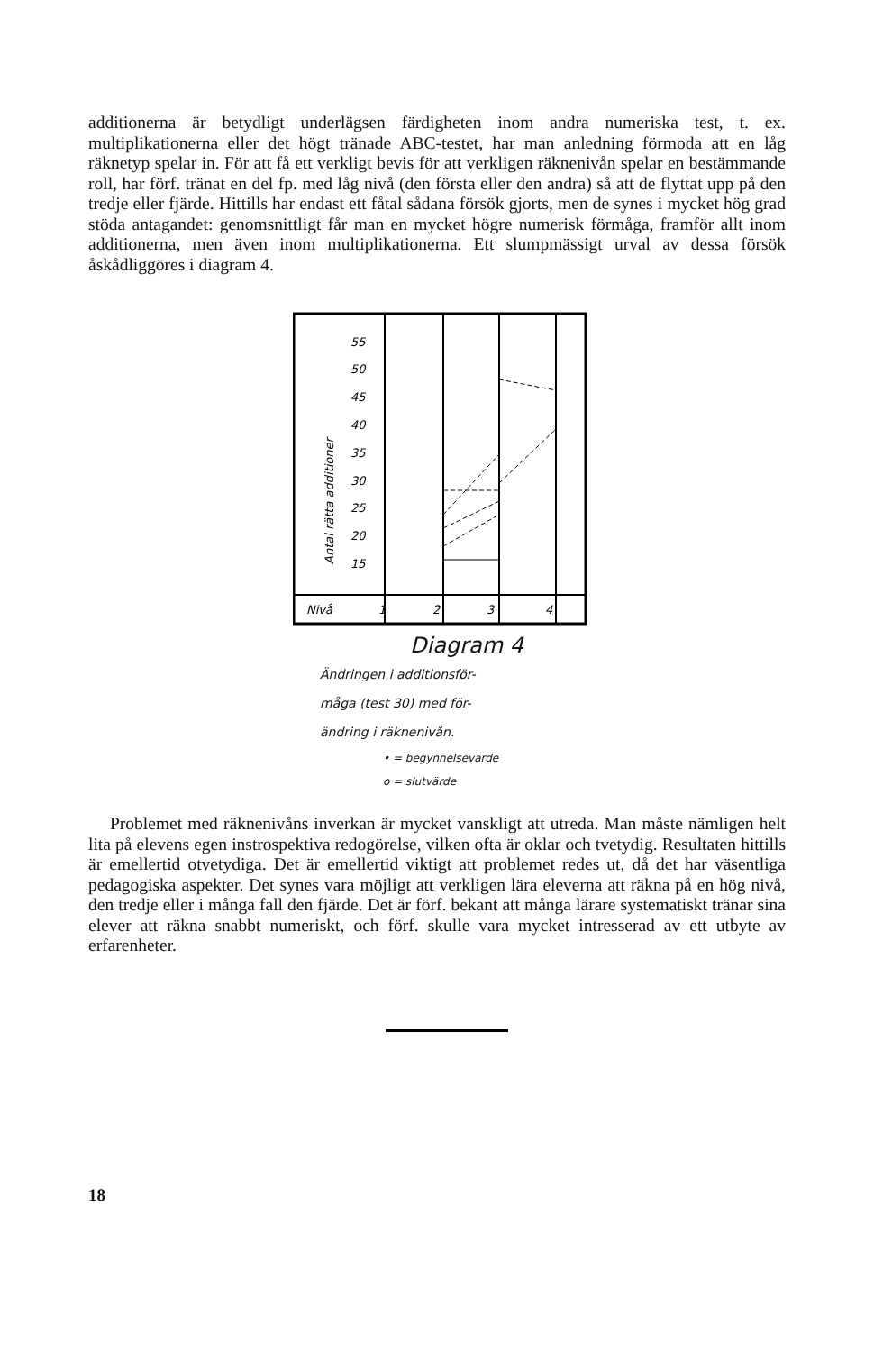additionerna är betydligt underlägsen färdigheten inom andra numeriska test, t. ex. multiplikationerna eller det högt tränade ABC-testet, har man anledning förmoda att en låg räknetyp spelar in. För att få ett verkligt bevis för att verkligen räknenivån spelar en bestämmande roll, har förf. tränat en del fp. med låg nivå (den första eller den andra) så att de flyttat upp på den tredje eller fjärde. Hittills har endast ett fåtal sådana försök gjorts, men de synes i mycket hög grad stöda antagandet: genomsnittligt får man en mycket högre numerisk förmåga, framför allt inom additionerna, men även inom multiplikationerna. Ett slumpmässigt urval av dessa försök åskådliggöres i diagram 4.
55
50
45
40
35
30
25
20
15
Antal rätta additioner
Nivå
1
2
3
4
Diagram 4
Ändringen i additionsför-
måga (test 30) med för-
ändring i räknenivån.
• = begynnelsevärde
o = slutvärde
Problemet med räknenivåns inverkan är mycket vanskligt att utreda. Man måste nämligen helt lita på elevens egen instrospektiva redogörelse, vilken ofta är oklar och tvetydig. Resultaten hittills är emellertid otvetydiga. Det är emellertid viktigt att problemet redes ut, då det har väsentliga pedagogiska aspekter. Det synes vara möjligt att verkligen lära eleverna att räkna på en hög nivå, den tredje eller i många fall den fjärde. Det är förf. bekant att många lärare systematiskt tränar sina elever att räkna snabbt numeriskt, och förf. skulle vara mycket intresserad av ett utbyte av erfarenheter.
18